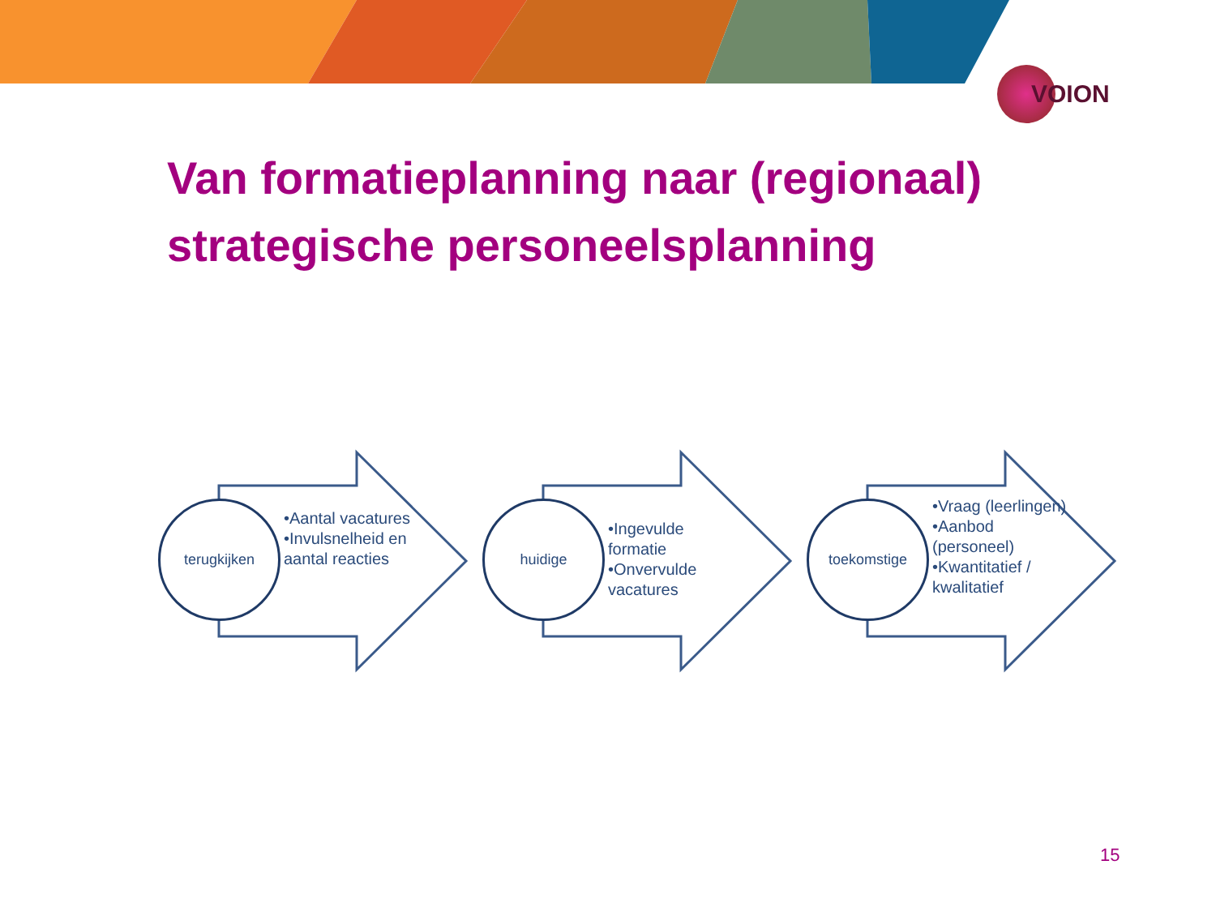VOION
Van formatieplanning naar (regionaal)
strategische personeelsplanning
terugkijken
•Aantal vacatures
•Invulsnelheid en aantal reacties
huidige
•Ingevulde formatie
•Onvervulde vacatures
toekomstige
•Vraag (leerlingen)
•Aanbod (personeel)
•Kwantitatief / kwalitatief
15